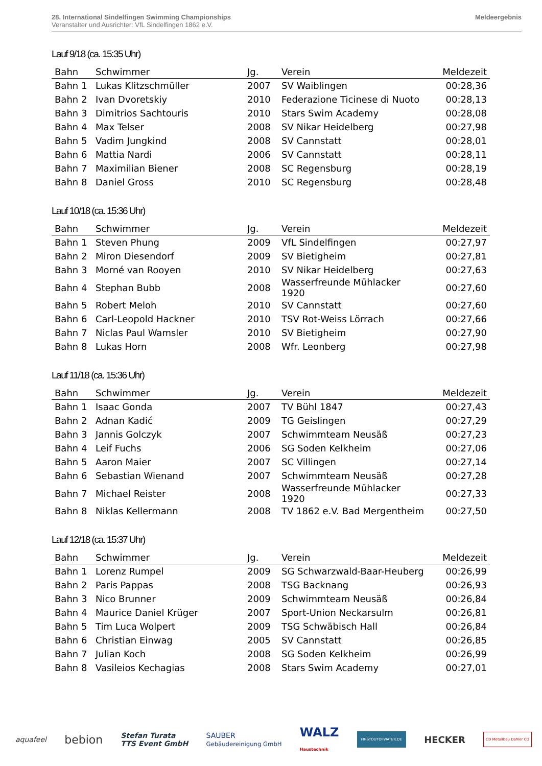28. International Sindelfingen Swimming Championships
Veranstalter und Ausrichter: VfL Sindelfingen 1862 e.V.
Meldeergebnis
Lauf 9/18 (ca. 15:35 Uhr)
| Bahn | Schwimmer | Jg. | Verein | Meldezeit |
| --- | --- | --- | --- | --- |
| Bahn 1 | Lukas Klitzschmüller | 2007 | SV Waiblingen | 00:28,36 |
| Bahn 2 | Ivan Dvoretskiy | 2010 | Federazione Ticinese di Nuoto | 00:28,13 |
| Bahn 3 | Dimitrios Sachtouris | 2010 | Stars Swim Academy | 00:28,08 |
| Bahn 4 | Max Telser | 2008 | SV Nikar Heidelberg | 00:27,98 |
| Bahn 5 | Vadim Jungkind | 2008 | SV Cannstatt | 00:28,01 |
| Bahn 6 | Mattia Nardi | 2006 | SV Cannstatt | 00:28,11 |
| Bahn 7 | Maximilian Biener | 2008 | SC Regensburg | 00:28,19 |
| Bahn 8 | Daniel Gross | 2010 | SC Regensburg | 00:28,48 |
Lauf 10/18 (ca. 15:36 Uhr)
| Bahn | Schwimmer | Jg. | Verein | Meldezeit |
| --- | --- | --- | --- | --- |
| Bahn 1 | Steven Phung | 2009 | VfL Sindelfingen | 00:27,97 |
| Bahn 2 | Miron Diesendorf | 2009 | SV Bietigheim | 00:27,81 |
| Bahn 3 | Morné van Rooyen | 2010 | SV Nikar Heidelberg | 00:27,63 |
| Bahn 4 | Stephan Bubb | 2008 | Wasserfreunde Mühlacker 1920 | 00:27,60 |
| Bahn 5 | Robert Meloh | 2010 | SV Cannstatt | 00:27,60 |
| Bahn 6 | Carl-Leopold Hackner | 2010 | TSV Rot-Weiss Lörrach | 00:27,66 |
| Bahn 7 | Niclas Paul Wamsler | 2010 | SV Bietigheim | 00:27,90 |
| Bahn 8 | Lukas Horn | 2008 | Wfr. Leonberg | 00:27,98 |
Lauf 11/18 (ca. 15:36 Uhr)
| Bahn | Schwimmer | Jg. | Verein | Meldezeit |
| --- | --- | --- | --- | --- |
| Bahn 1 | Isaac Gonda | 2007 | TV Bühl 1847 | 00:27,43 |
| Bahn 2 | Adnan Kadić | 2009 | TG Geislingen | 00:27,29 |
| Bahn 3 | Jannis Golczyk | 2007 | Schwimmteam Neusäß | 00:27,23 |
| Bahn 4 | Leif Fuchs | 2006 | SG Soden Kelkheim | 00:27,06 |
| Bahn 5 | Aaron Maier | 2007 | SC Villingen | 00:27,14 |
| Bahn 6 | Sebastian Wienand | 2007 | Schwimmteam Neusäß | 00:27,28 |
| Bahn 7 | Michael Reister | 2008 | Wasserfreunde Mühlacker 1920 | 00:27,33 |
| Bahn 8 | Niklas Kellermann | 2008 | TV 1862 e.V. Bad Mergentheim | 00:27,50 |
Lauf 12/18 (ca. 15:37 Uhr)
| Bahn | Schwimmer | Jg. | Verein | Meldezeit |
| --- | --- | --- | --- | --- |
| Bahn 1 | Lorenz Rumpel | 2009 | SG Schwarzwald-Baar-Heuberg | 00:26,99 |
| Bahn 2 | Paris Pappas | 2008 | TSG Backnang | 00:26,93 |
| Bahn 3 | Nico Brunner | 2009 | Schwimmteam Neusäß | 00:26,84 |
| Bahn 4 | Maurice Daniel Krüger | 2007 | Sport-Union Neckarsulm | 00:26,81 |
| Bahn 5 | Tim Luca Wolpert | 2009 | TSG Schwäbisch Hall | 00:26,84 |
| Bahn 6 | Christian Einwag | 2005 | SV Cannstatt | 00:26,85 |
| Bahn 7 | Julian Koch | 2008 | SG Soden Kelkheim | 00:26,99 |
| Bahn 8 | Vasileios Kechagias | 2008 | Stars Swim Academy | 00:27,01 |
aquafeel bebion Stefan Turata
TTS Event GmbH SAUBER
Gebäudereinigung GmbH WALZ
Haustechnik FIRSTOUTOFWATER.DE HECKER CD Metallbau Dahler CD